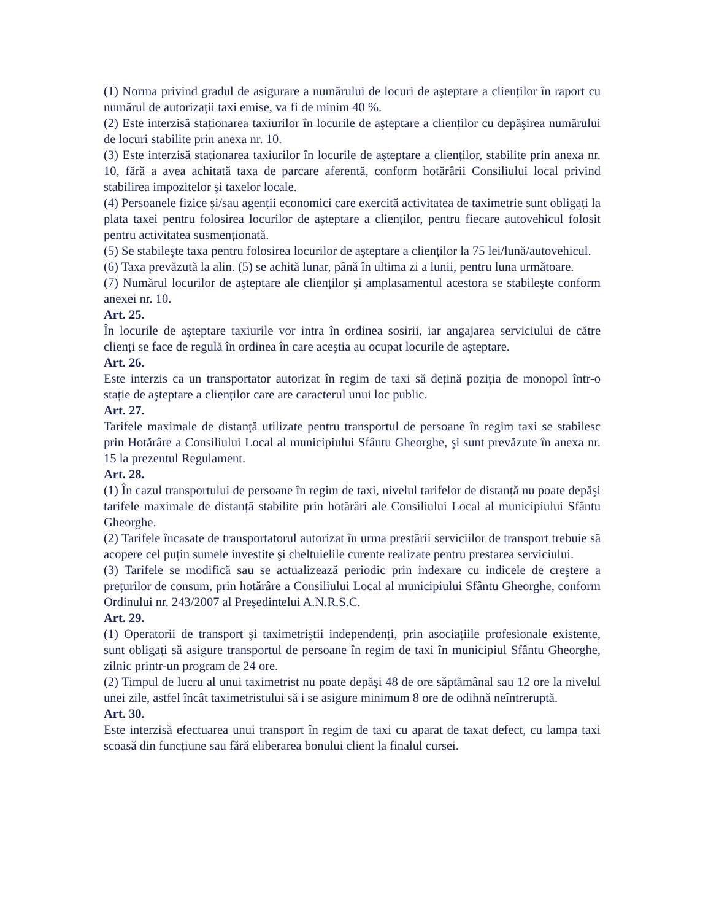(1) Norma privind gradul de asigurare a numărului de locuri de aşteptare a clienților în raport cu numărul de autorizații taxi emise, va fi de minim 40 %.
(2) Este interzisă staționarea taxiurilor în locurile de aşteptare a clienților cu depăşirea numărului de locuri stabilite prin anexa nr. 10.
(3) Este interzisă staționarea taxiurilor în locurile de aşteptare a clienților, stabilite prin anexa nr. 10, fără a avea achitată taxa de parcare aferentă, conform hotărârii Consiliului local privind stabilirea impozitelor şi taxelor locale.
(4) Persoanele fizice şi/sau agenții economici care exercită activitatea de taximetrie sunt obligați la plata taxei pentru folosirea locurilor de aşteptare a clienților, pentru fiecare autovehicul folosit pentru activitatea susmenționată.
(5) Se stabileşte taxa pentru folosirea locurilor de aşteptare a clienților la 75 lei/lună/autovehicul.
(6) Taxa prevăzută la alin. (5) se achită lunar, până în ultima zi a lunii, pentru luna următoare.
(7) Numărul locurilor de aşteptare ale clienților şi amplasamentul acestora se stabileşte conform anexei nr. 10.
Art. 25.
În locurile de aşteptare taxiurile vor intra în ordinea sosirii, iar angajarea serviciului de către clienți se face de regulă în ordinea în care aceştia au ocupat locurile de aşteptare.
Art. 26.
Este interzis ca un transportator autorizat în regim de taxi să dețină poziția de monopol într-o stație de aşteptare a clienților care are caracterul unui loc public.
Art. 27.
Tarifele maximale de distanță utilizate pentru transportul de persoane în regim taxi se stabilesc prin Hotărâre a Consiliului Local al municipiului Sfântu Gheorghe, şi sunt prevăzute în anexa nr. 15 la prezentul Regulament.
Art. 28.
(1) În cazul transportului de persoane în regim de taxi, nivelul tarifelor de distanță nu poate depăşi tarifele maximale de distanță stabilite prin hotărâri ale Consiliului Local al municipiului Sfântu Gheorghe.
(2) Tarifele încasate de transportatorul autorizat în urma prestării serviciilor de transport trebuie să acopere cel puțin sumele investite şi cheltuielile curente realizate pentru prestarea serviciului.
(3) Tarifele se modifică sau se actualizează periodic prin indexare cu indicele de creştere a prețurilor de consum, prin hotărâre a Consiliului Local al municipiului Sfântu Gheorghe, conform Ordinului nr. 243/2007 al Preşedintelui A.N.R.S.C.
Art. 29.
(1) Operatorii de transport şi taximetriştii independenți, prin asociațiile profesionale existente, sunt obligați să asigure transportul de persoane în regim de taxi în municipiul Sfântu Gheorghe, zilnic printr-un program de 24 ore.
(2) Timpul de lucru al unui taximetrist nu poate depăşi 48 de ore săptămânal sau 12 ore la nivelul unei zile, astfel încât taximetristului să i se asigure minimum 8 ore de odihnă neîntreruptă.
Art. 30.
Este interzisă efectuarea unui transport în regim de taxi cu aparat de taxat defect, cu lampa taxi scoasă din funcțiune sau fără eliberarea bonului client la finalul cursei.